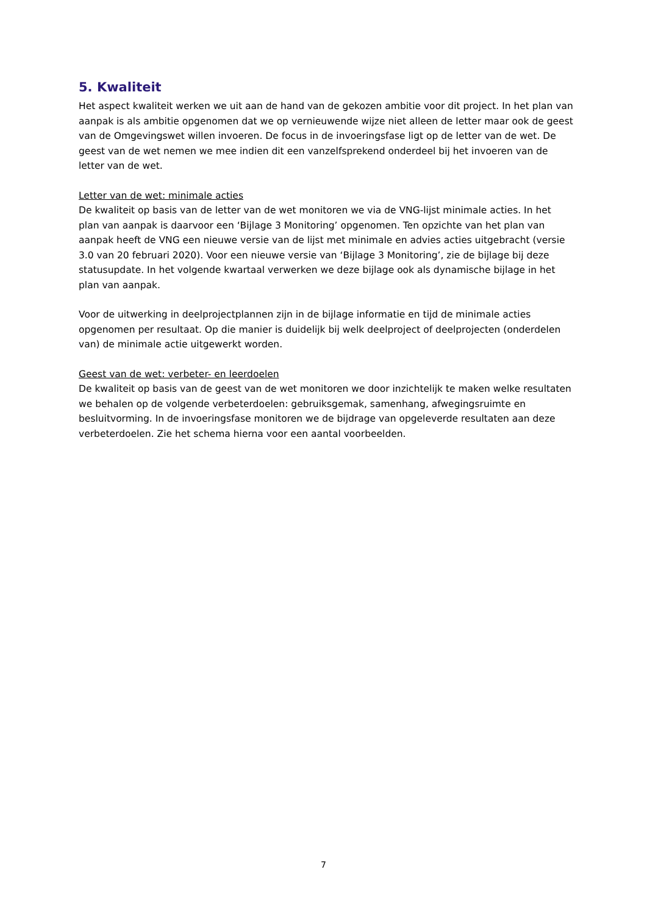5. Kwaliteit
Het aspect kwaliteit werken we uit aan de hand van de gekozen ambitie voor dit project. In het plan van aanpak is als ambitie opgenomen dat we op vernieuwende wijze niet alleen de letter maar ook de geest van de Omgevingswet willen invoeren. De focus in de invoeringsfase ligt op de letter van de wet. De geest van de wet nemen we mee indien dit een vanzelfsprekend onderdeel bij het invoeren van de letter van de wet.
Letter van de wet: minimale acties
De kwaliteit op basis van de letter van de wet monitoren we via de VNG-lijst minimale acties. In het plan van aanpak is daarvoor een ‘Bijlage 3 Monitoring’ opgenomen. Ten opzichte van het plan van aanpak heeft de VNG een nieuwe versie van de lijst met minimale en advies acties uitgebracht (versie 3.0 van 20 februari 2020). Voor een nieuwe versie van ‘Bijlage 3 Monitoring’, zie de bijlage bij deze statusupdate. In het volgende kwartaal verwerken we deze bijlage ook als dynamische bijlage in het plan van aanpak.
Voor de uitwerking in deelprojectplannen zijn in de bijlage informatie en tijd de minimale acties opgenomen per resultaat. Op die manier is duidelijk bij welk deelproject of deelprojecten (onderdelen van) de minimale actie uitgewerkt worden.
Geest van de wet: verbeter- en leerdoelen
De kwaliteit op basis van de geest van de wet monitoren we door inzichtelijk te maken welke resultaten we behalen op de volgende verbeterdoelen: gebruiksgemak, samenhang, afwegingsruimte en besluitvorming. In de invoeringsfase monitoren we de bijdrage van opgeleverde resultaten aan deze verbeterdoelen. Zie het schema hierna voor een aantal voorbeelden.
7